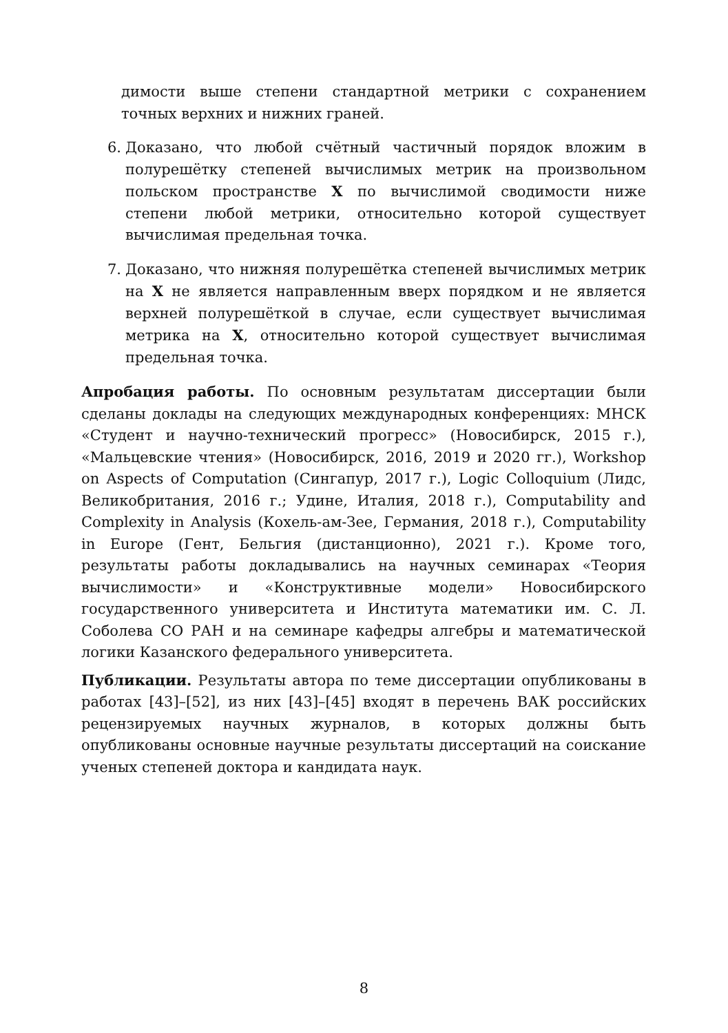димости выше степени стандартной метрики с сохранением точных верхних и нижних граней.
6. Доказано, что любой счётный частичный порядок вложим в полурешётку степеней вычислимых метрик на произвольном польском пространстве X по вычислимой сводимости ниже степени любой метрики, относительно которой существует вычислимая предельная точка.
7. Доказано, что нижняя полурешётка степеней вычислимых метрик на X не является направленным вверх порядком и не является верхней полурешёткой в случае, если существует вычислимая метрика на X, относительно которой существует вычислимая предельная точка.
Апробация работы. По основным результатам диссертации были сделаны доклады на следующих международных конференциях: МНСК «Студент и научно-технический прогресс» (Новосибирск, 2015 г.), «Мальцевские чтения» (Новосибирск, 2016, 2019 и 2020 гг.), Workshop on Aspects of Computation (Сингапур, 2017 г.), Logic Colloquium (Лидс, Великобритания, 2016 г.; Удине, Италия, 2018 г.), Computability and Complexity in Analysis (Кохель-ам-Зее, Германия, 2018 г.), Computability in Europe (Гент, Бельгия (дистанционно), 2021 г.). Кроме того, результаты работы докладывались на научных семинарах «Теория вычислимости» и «Конструктивные модели» Новосибирского государственного университета и Института математики им. С. Л. Соболева СО РАН и на семинаре кафедры алгебры и математической логики Казанского федерального университета.
Публикации. Результаты автора по теме диссертации опубликованы в работах [43]–[52], из них [43]–[45] входят в перечень ВАК российских рецензируемых научных журналов, в которых должны быть опубликованы основные научные результаты диссертаций на соискание ученых степеней доктора и кандидата наук.
8